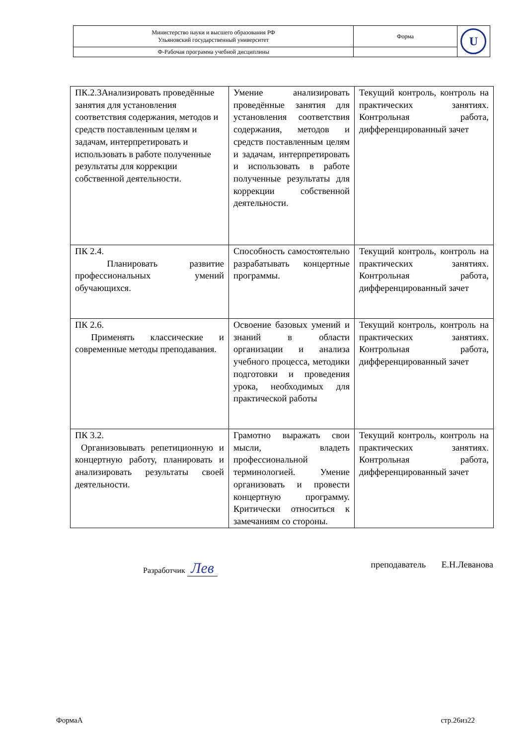| Министерство науки и высшего образования РФ Ульяновский государственный университет | Форма | U |
| Ф-Рабочая программа учебной дисциплины | | |
| ПК.2.3Анализировать проведённые занятия для установления соответствия содержания, методов и средств поставленным целям и задачам, интерпретировать и использовать в работе полученные результаты для коррекции собственной деятельности. | Умение анализировать проведённые занятия для установления соответствия содержания, методов и средств поставленным целям и задачам, интерпретировать и использовать в работе полученные результаты для коррекции собственной деятельности. | Текущий контроль, контроль на практических занятиях. Контрольная работа, дифференцированный зачет |
| ПК 2.4. Планировать развитие профессиональных умений обучающихся. | Способность самостоятельно разрабатывать концертные программы. | Текущий контроль, контроль на практических занятиях. Контрольная работа, дифференцированный зачет |
| ПК 2.6. Применять классические и современные методы преподавания. | Освоение базовых умений и знаний в области организации и анализа учебного процесса, методики подготовки и проведения урока, необходимых для практической работы | Текущий контроль, контроль на практических занятиях. Контрольная работа, дифференцированный зачет |
| ПК 3.2. Организовывать репетиционную и концертную работу, планировать и анализировать результаты своей деятельности. | Грамотно выражать свои мысли, владеть профессиональной терминологией. Умение организовать и провести концертную программу. Критически относиться к замечаниям со стороны. | Текущий контроль, контроль на практических занятиях. Контрольная работа, дифференцированный зачет |
Разработчик Лев преподаватель Е.Н.Леванова
ФормаА стр.26из22